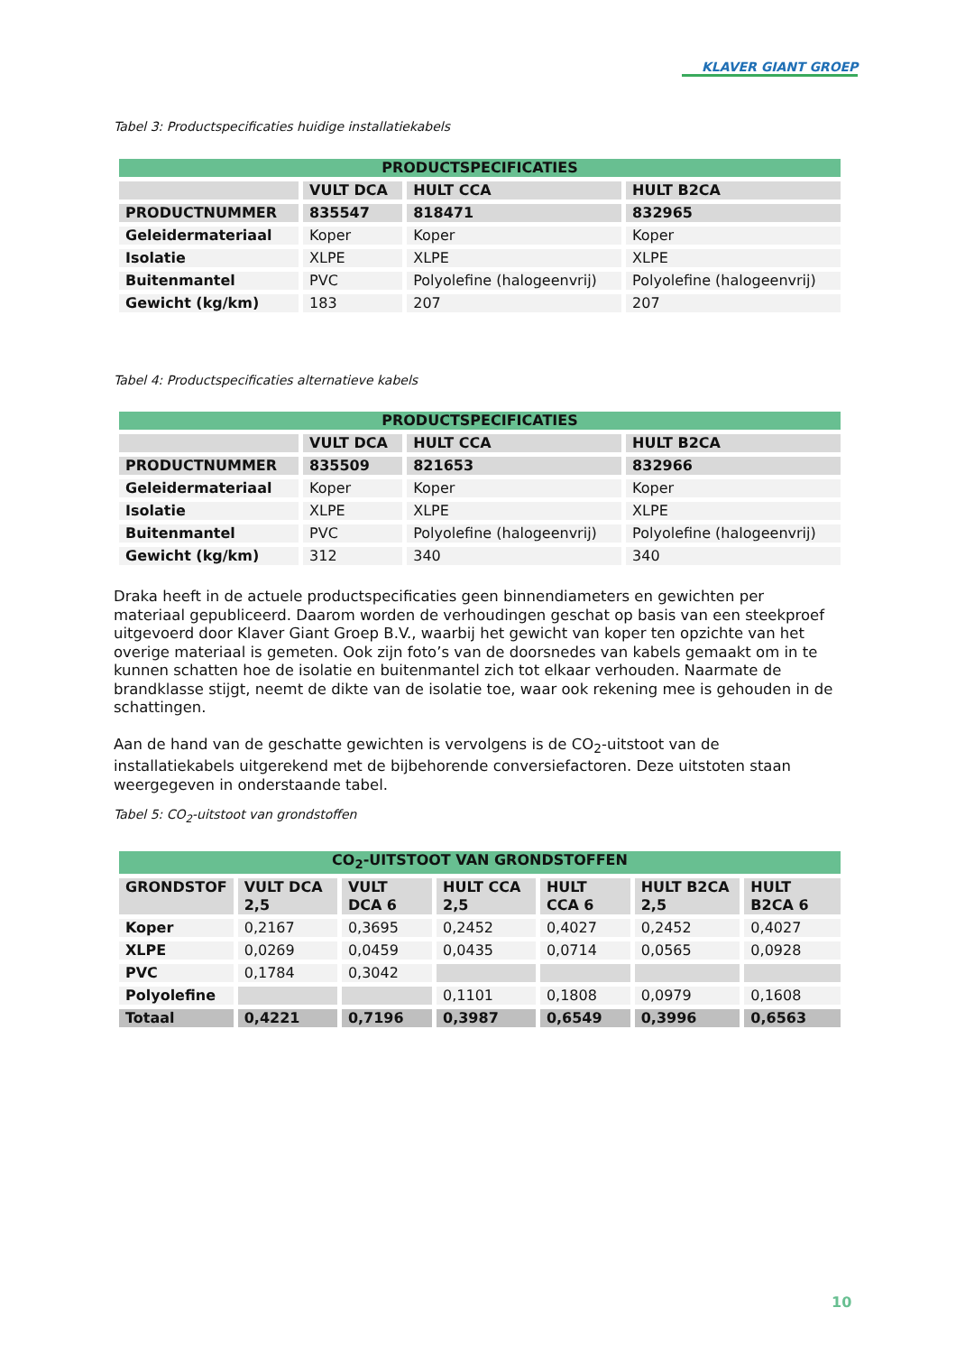KLAVER GIANT GROEP
Tabel 3: Productspecificaties huidige installatiekabels
| PRODUCTSPECIFICATIES | | | |
| --- | --- | --- | --- |
| | VULT DCA | HULT CCA | HULT B2CA |
| PRODUCTNUMMER | 835547 | 818471 | 832965 |
| Geleidermateriaal | Koper | Koper | Koper |
| Isolatie | XLPE | XLPE | XLPE |
| Buitenmantel | PVC | Polyolefine (halogeenvrij) | Polyolefine (halogeenvrij) |
| Gewicht (kg/km) | 183 | 207 | 207 |
Tabel 4: Productspecificaties alternatieve kabels
| PRODUCTSPECIFICATIES | | | |
| --- | --- | --- | --- |
| | VULT DCA | HULT CCA | HULT B2CA |
| PRODUCTNUMMER | 835509 | 821653 | 832966 |
| Geleidermateriaal | Koper | Koper | Koper |
| Isolatie | XLPE | XLPE | XLPE |
| Buitenmantel | PVC | Polyolefine (halogeenvrij) | Polyolefine (halogeenvrij) |
| Gewicht (kg/km) | 312 | 340 | 340 |
Draka heeft in de actuele productspecificaties geen binnendiameters en gewichten per materiaal gepubliceerd. Daarom worden de verhoudingen geschat op basis van een steekproef uitgevoerd door Klaver Giant Groep B.V., waarbij het gewicht van koper ten opzichte van het overige materiaal is gemeten. Ook zijn foto’s van de doorsnedes van kabels gemaakt om in te kunnen schatten hoe de isolatie en buitenmantel zich tot elkaar verhouden. Naarmate de brandklasse stijgt, neemt de dikte van de isolatie toe, waar ook rekening mee is gehouden in de schattingen.
Aan de hand van de geschatte gewichten is vervolgens is de CO<sub>2</sub>-uitstoot van de installatiekabels uitgerekend met de bijbehorende conversiefactoren. Deze uitstoten staan weergegeven in onderstaande tabel.
Tabel 5: CO<sub>2</sub>-uitstoot van grondstoffen
| CO<sub>2</sub>-UITSTOOT VAN GRONDSTOFFEN | | | | | | |
| --- | --- | --- | --- | --- | --- | --- |
| GRONDSTOF | VULT DCA 2,5 | VULT DCA 6 | HULT CCA 2,5 | HULT CCA 6 | HULT B2CA 2,5 | HULT B2CA 6 |
| Koper | 0,2167 | 0,3695 | 0,2452 | 0,4027 | 0,2452 | 0,4027 |
| XLPE | 0,0269 | 0,0459 | 0,0435 | 0,0714 | 0,0565 | 0,0928 |
| PVC | 0,1784 | 0,3042 | | | | |
| Polyolefine | | | 0,1101 | 0,1808 | 0,0979 | 0,1608 |
| Totaal | 0,4221 | 0,7196 | 0,3987 | 0,6549 | 0,3996 | 0,6563 |
10